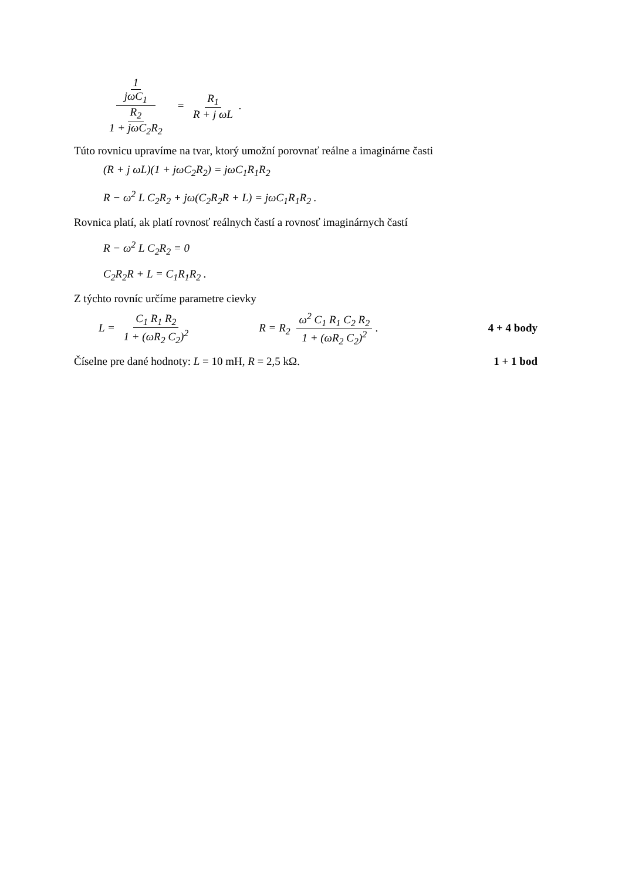1 jωC<sub>1</sub> R<sub>2</sub> 1 + jωC<sub>2</sub>R<sub>2</sub> = R<sub>1</sub> R + j ωL.
Túto rovnicu upravíme na tvar, ktorý umožní porovnať reálne a imaginárne časti
(R + j ωL)(1 + jωC<sub>2</sub>R<sub>2</sub>) = jωC<sub>1</sub>R<sub>1</sub>R<sub>2</sub>
R − ω<sup>2</sup> L C<sub>2</sub>R<sub>2</sub> + jω(C<sub>2</sub>R<sub>2</sub>R + L) = jωC<sub>1</sub>R<sub>1</sub>R<sub>2</sub> .
Rovnica platí, ak platí rovnosť reálnych častí a rovnosť imaginárnych častí
R − ω<sup>2</sup> L C<sub>2</sub>R<sub>2</sub> = 0
C<sub>2</sub>R<sub>2</sub>R + L = C<sub>1</sub>R<sub>1</sub>R<sub>2</sub> .
Z týchto rovníc určíme parametre cievky
4 + 4 body L = C<sub>1</sub> R<sub>1</sub> R<sub>2</sub> 1 + (ωR<sub>2</sub> C<sub>2</sub>)<sup>2</sup> R = R<sub>2</sub> ω<sup>2</sup> C<sub>1</sub> R<sub>1</sub> C<sub>2</sub> R<sub>2</sub> 1 + (ωR<sub>2</sub> C<sub>2</sub>)<sup>2</sup>.
1 + 1 bod Číselne pre dané hodnoty: L = 10 mH, R = 2,5 kΩ.